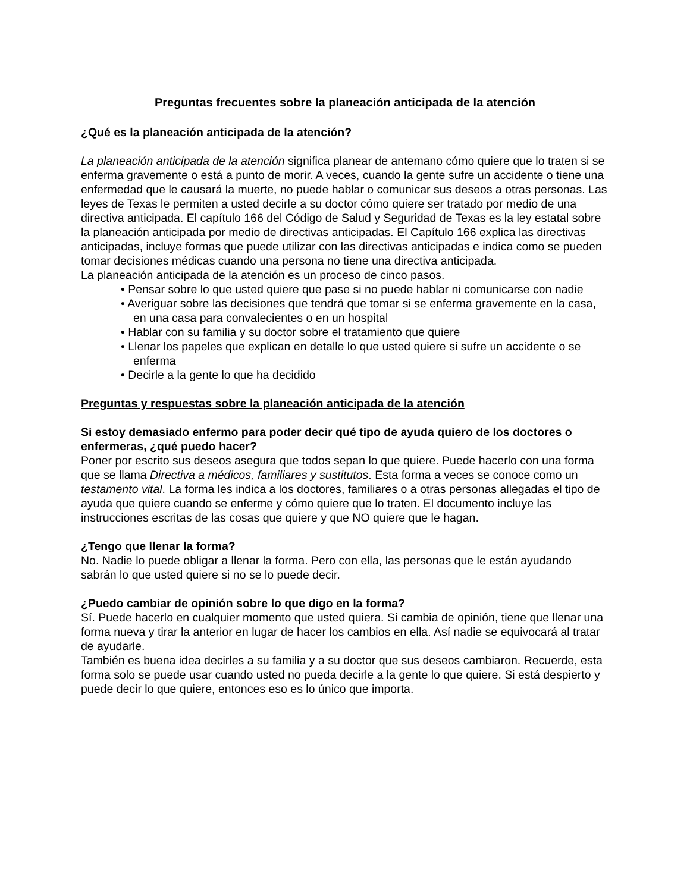Preguntas frecuentes sobre la planeación anticipada de la atención
¿Qué es la planeación anticipada de la atención?
La planeación anticipada de la atención significa planear de antemano cómo quiere que lo traten si se enferma gravemente o está a punto de morir. A veces, cuando la gente sufre un accidente o tiene una enfermedad que le causará la muerte, no puede hablar o comunicar sus deseos a otras personas. Las leyes de Texas le permiten a usted decirle a su doctor cómo quiere ser tratado por medio de una directiva anticipada. El capítulo 166 del Código de Salud y Seguridad de Texas es la ley estatal sobre la planeación anticipada por medio de directivas anticipadas. El Capítulo 166 explica las directivas anticipadas, incluye formas que puede utilizar con las directivas anticipadas e indica como se pueden tomar decisiones médicas cuando una persona no tiene una directiva anticipada.
La planeación anticipada de la atención es un proceso de cinco pasos.
• Pensar sobre lo que usted quiere que pase si no puede hablar ni comunicarse con nadie
• Averiguar sobre las decisiones que tendrá que tomar si se enferma gravemente en la casa, en una casa para convalecientes o en un hospital
• Hablar con su familia y su doctor sobre el tratamiento que quiere
• Llenar los papeles que explican en detalle lo que usted quiere si sufre un accidente o se enferma
• Decirle a la gente lo que ha decidido
Preguntas y respuestas sobre la planeación anticipada de la atención
Si estoy demasiado enfermo para poder decir qué tipo de ayuda quiero de los doctores o enfermeras, ¿qué puedo hacer?
Poner por escrito sus deseos asegura que todos sepan lo que quiere. Puede hacerlo con una forma que se llama Directiva a médicos, familiares y sustitutos. Esta forma a veces se conoce como un testamento vital. La forma les indica a los doctores, familiares o a otras personas allegadas el tipo de ayuda que quiere cuando se enferme y cómo quiere que lo traten. El documento incluye las instrucciones escritas de las cosas que quiere y que NO quiere que le hagan.
¿Tengo que llenar la forma?
No. Nadie lo puede obligar a llenar la forma. Pero con ella, las personas que le están ayudando sabrán lo que usted quiere si no se lo puede decir.
¿Puedo cambiar de opinión sobre lo que digo en la forma?
Sí. Puede hacerlo en cualquier momento que usted quiera. Si cambia de opinión, tiene que llenar una forma nueva y tirar la anterior en lugar de hacer los cambios en ella. Así nadie se equivocará al tratar de ayudarle.
También es buena idea decirles a su familia y a su doctor que sus deseos cambiaron. Recuerde, esta forma solo se puede usar cuando usted no pueda decirle a la gente lo que quiere. Si está despierto y puede decir lo que quiere, entonces eso es lo único que importa.